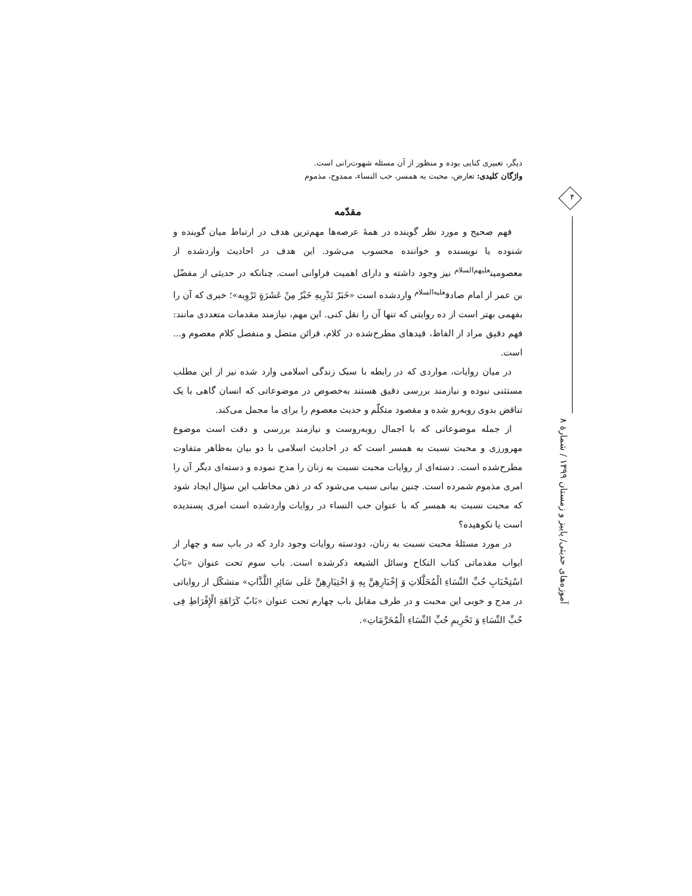۴
آموزه‌های حدیثی/ پاییز و زمستان ۱۳۹۹ / شمارهٔ ۸
دیگر، تعبیری کنایی بوده و منظور از آن مسئله شهوت‌رانی است.
واژگان کلیدی: تعارض، محبت به همسر، حب النساء، ممدوح، مذموم
مقدّمه
فهم صحیح و مورد نظر گوینده در همهٔ عرصه‌ها مهم‌ترین هدف در ارتباط میان گوینده و شنوده یا نویسنده و خواننده محسوب می‌شود. این هدف در احادیث واردشده از معصومین<sup>علیهم‌السلام</sup> نیز وجود داشته و دارای اهمیت فراوانی است. چنانکه در حدیثی از مفضّل بن عمر از امام صادق<sup>علیه‌السلام</sup> واردشده است «خَبَرٌ تَدْرِیهِ خَیْرٌ مِنْ عَشَرَةٍ تَرْوِیه»؛ خبری که آن را بفهمی بهتر است از ده روایتی که تنها آن را نقل کنی. این مهم، نیازمند مقدمات متعددی مانند: فهم دقیق مراد از الفاظ، قیدهای مطرح‌شده در کلام، قرائن متصل و منفصل کلام معصوم و... است.
در میان روایات، مواردی که در رابطه با سبک زندگی اسلامی وارد شده نیز از این مطلب مستثنی نبوده و نیازمند بررسی دقیق هستند به‌خصوص در موضوعاتی که انسان گاهی با یک تناقض بدوی روبه‌رو شده و مقصود متکلّم و حدیث معصوم را برای ما مجمل می‌کند.
از جمله موضوعاتی که با اجمال روبه‌روست و نیازمند بررسی و دقت است موضوع مهرورزی و محبت نسبت به همسر است که در احادیث اسلامی با دو بیان به‌ظاهر متفاوت مطرح‌شده است. دسته‌ای از روایات محبت نسبت به زنان را مدح نموده و دسته‌ای دیگر آن را امری مذموم شمرده است. چنین بیانی سبب می‌شود که در ذهن مخاطب این سؤال ایجاد شود که محبت نسبت به همسر که با عنوان حب النساء در روایات واردشده است امری پسندیده است یا نکوهیده؟
در مورد مسئلهٔ محبت نسبت به زنان، دودسته روایات وجود دارد که در باب سه و چهار از ابواب مقدماتی کتاب النکاح وسائل الشیعه ذکرشده است. باب سوم تحت عنوان «بَابُ اسْتِحْبَابِ حُبِّ النِّسَاءِ الْمُحَلَّلَاتِ وَ إِخْبَارِهِنَّ بِهِ وَ اخْتِیَارِهِنَّ عَلَى سَائِرِ اللَّذَّاتِ» متشکّل از روایاتی در مدح و خوبی این محبت و در طرف مقابل باب چهارم تحت عنوان «بَابُ کَرَاهَةِ الْإِفْرَاطِ فِی حُبِّ النِّسَاءِ وَ تَحْرِیمِ حُبِّ النِّسَاءِ الْمُحَرَّمَاتِ».